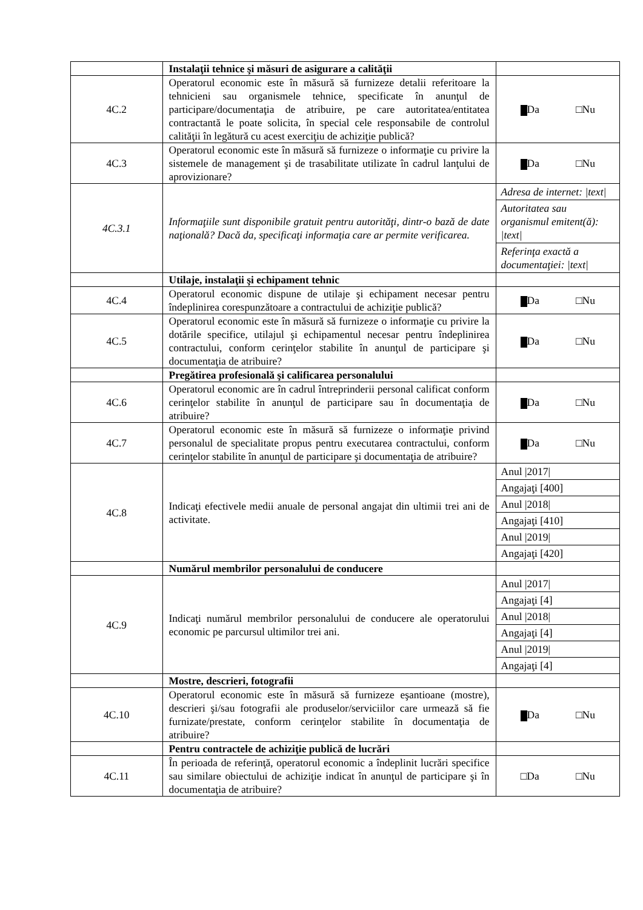| | Instalaţii tehnice şi măsuri de asigurare a calităţii | |
| 4C.2 | Operatorul economic este în măsură să furnizeze detalii referitoare la tehnicieni sau organismele tehnice, specificate în anunţul de participare/documentaţia de atribuire, pe care autoritatea/entitatea contractantă le poate solicita, în special cele responsabile de controlul calităţii în legătură cu acest exerciţiu de achiziţie publică? | Da □Nu |
| 4C.3 | Operatorul economic este în măsură să furnizeze o informaţie cu privire la sistemele de management şi de trasabilitate utilizate în cadrul lanţului de aprovizionare? | Da □Nu |
| 4C.3.1 | Informaţiile sunt disponibile gratuit pentru autorităţi, dintr-o bază de date naţională? Dacă da, specificaţi informaţia care ar permite verificarea. | Adresa de internet: /text/ Autoritatea sau organismul emitent(ă): /text/ Referinţa exactă a documentaţiei: /text/ |
| | Utilaje, instalaţii şi echipament tehnic | |
| 4C.4 | Operatorul economic dispune de utilaje şi echipament necesar pentru îndeplinirea corespunzătoare a contractului de achiziţie publică? | Da □Nu |
| 4C.5 | Operatorul economic este în măsură să furnizeze o informaţie cu privire la dotările specifice, utilajul şi echipamentul necesar pentru îndeplinirea contractului, conform cerinţelor stabilite în anunţul de participare şi documentaţia de atribuire? | Da □Nu |
| | Pregătirea profesională şi calificarea personalului | |
| 4C.6 | Operatorul economic are în cadrul întreprinderii personal calificat conform cerinţelor stabilite în anunţul de participare sau în documentaţia de atribuire? | Da □Nu |
| 4C.7 | Operatorul economic este în măsură să furnizeze o informaţie privind personalul de specialitate propus pentru executarea contractului, conform cerinţelor stabilite în anunţul de participare şi documentaţia de atribuire? | Da □Nu |
| 4C.8 | Indicaţi efectivele medii anuale de personal angajat din ultimii trei ani de activitate. | Anul /2017/ Angajaţi [400] Anul /2018/ Angajaţi [410] Anul /2019/ Angajaţi [420] |
| | Numărul membrilor personalului de conducere | |
| 4C.9 | Indicaţi numărul membrilor personalului de conducere ale operatorului economic pe parcursul ultimilor trei ani. | Anul /2017/ Angajaţi [4] Anul /2018/ Angajaţi [4] Anul /2019/ Angajaţi [4] |
| | Mostre, descrieri, fotografii | |
| 4C.10 | Operatorul economic este în măsură să furnizeze eşantioane (mostre), descrieri şi/sau fotografii ale produselor/serviciilor care urmează să fie furnizate/prestate, conform cerinţelor stabilite în documentaţia de atribuire? | Da □Nu |
| | Pentru contractele de achiziţie publică de lucrări | |
| 4C.11 | În perioada de referinţă, operatorul economic a îndeplinit lucrări specifice sau similare obiectului de achiziţie indicat în anunţul de participare şi în documentaţia de atribuire? | □Da □Nu |